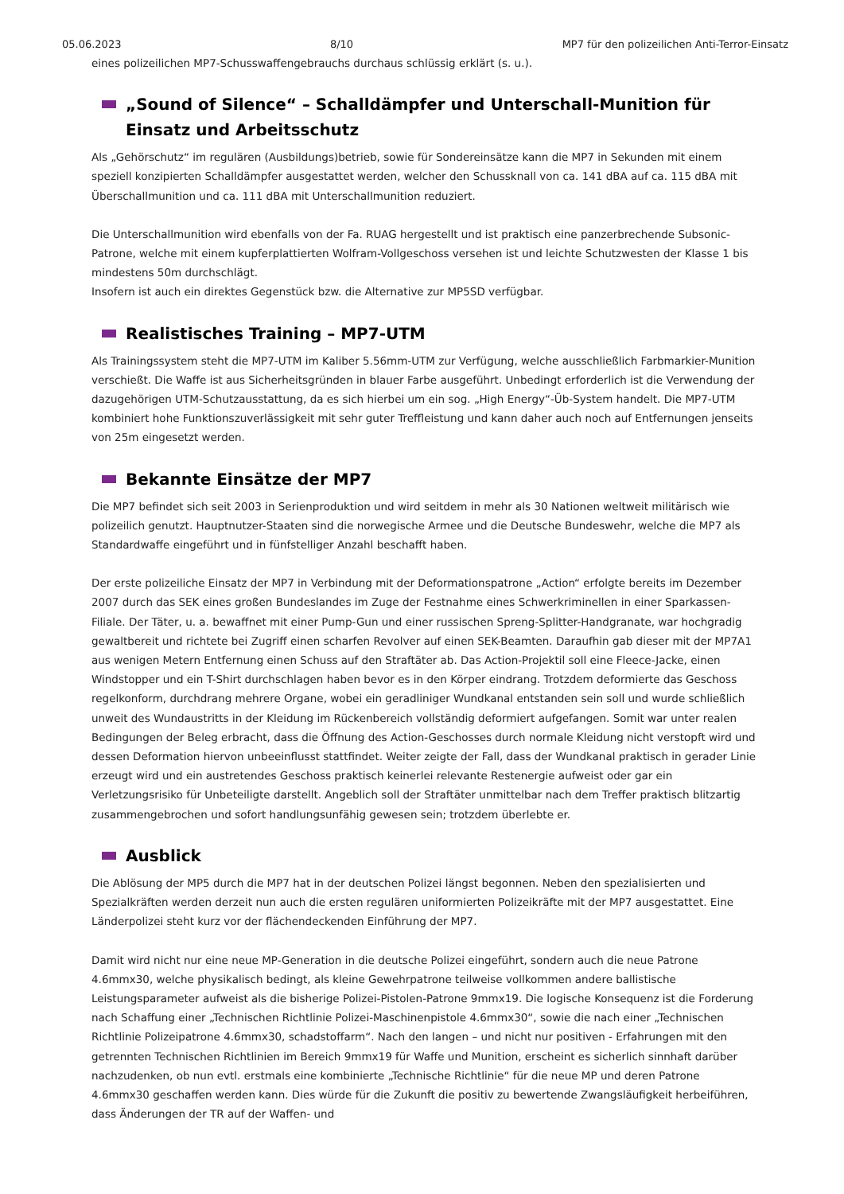05.06.2023 8/10 MP7 für den polizeilichen Anti-Terror-Einsatz
eines polizeilichen MP7-Schusswaffengebrauchs durchaus schlüssig erklärt (s. u.).
„Sound of Silence“ – Schalldämpfer und Unterschall-Munition für Einsatz und Arbeitsschutz
Als „Gehörschutz“ im regulären (Ausbildungs)betrieb, sowie für Sondereinsätze kann die MP7 in Sekunden mit einem speziell konzipierten Schalldämpfer ausgestattet werden, welcher den Schussknall von ca. 141 dBA auf ca. 115 dBA mit Überschallmunition und ca. 111 dBA mit Unterschallmunition reduziert.
Die Unterschallmunition wird ebenfalls von der Fa. RUAG hergestellt und ist praktisch eine panzerbrechende Subsonic-Patrone, welche mit einem kupferplattierten Wolfram-Vollgeschoss versehen ist und leichte Schutzwesten der Klasse 1 bis mindestens 50m durchschlägt.
Insofern ist auch ein direktes Gegenstück bzw. die Alternative zur MP5SD verfügbar.
Realistisches Training – MP7-UTM
Als Trainingssystem steht die MP7-UTM im Kaliber 5.56mm-UTM zur Verfügung, welche ausschließlich Farbmarkier-Munition verschießt. Die Waffe ist aus Sicherheitsgründen in blauer Farbe ausgeführt. Unbedingt erforderlich ist die Verwendung der dazugehörigen UTM-Schutzausstattung, da es sich hierbei um ein sog. „High Energy“-Üb-System handelt. Die MP7-UTM kombiniert hohe Funktionszuverlässigkeit mit sehr guter Treffleistung und kann daher auch noch auf Entfernungen jenseits von 25m eingesetzt werden.
Bekannte Einsätze der MP7
Die MP7 befindet sich seit 2003 in Serienproduktion und wird seitdem in mehr als 30 Nationen weltweit militärisch wie polizeilich genutzt. Hauptnutzer-Staaten sind die norwegische Armee und die Deutsche Bundeswehr, welche die MP7 als Standardwaffe eingeführt und in fünfstelliger Anzahl beschafft haben.
Der erste polizeiliche Einsatz der MP7 in Verbindung mit der Deformationspatrone „Action“ erfolgte bereits im Dezember 2007 durch das SEK eines großen Bundeslandes im Zuge der Festnahme eines Schwerkriminellen in einer Sparkassen-Filiale. Der Täter, u. a. bewaffnet mit einer Pump-Gun und einer russischen Spreng-Splitter-Handgranate, war hochgradig gewaltbereit und richtete bei Zugriff einen scharfen Revolver auf einen SEK-Beamten. Daraufhin gab dieser mit der MP7A1 aus wenigen Metern Entfernung einen Schuss auf den Straftäter ab. Das Action-Projektil soll eine Fleece-Jacke, einen Windstopper und ein T-Shirt durchschlagen haben bevor es in den Körper eindrang. Trotzdem deformierte das Geschoss regelkonform, durchdrang mehrere Organe, wobei ein geradliniger Wundkanal entstanden sein soll und wurde schließlich unweit des Wundaustritts in der Kleidung im Rückenbereich vollständig deformiert aufgefangen. Somit war unter realen Bedingungen der Beleg erbracht, dass die Öffnung des Action-Geschosses durch normale Kleidung nicht verstopft wird und dessen Deformation hiervon unbeeinflusst stattfindet. Weiter zeigte der Fall, dass der Wundkanal praktisch in gerader Linie erzeugt wird und ein austretendes Geschoss praktisch keinerlei relevante Restenergie aufweist oder gar ein Verletzungsrisiko für Unbeteiligte darstellt. Angeblich soll der Straftäter unmittelbar nach dem Treffer praktisch blitzartig zusammengebrochen und sofort handlungsunfähig gewesen sein; trotzdem überlebte er.
Ausblick
Die Ablösung der MP5 durch die MP7 hat in der deutschen Polizei längst begonnen. Neben den spezialisierten und Spezialkräften werden derzeit nun auch die ersten regulären uniformierten Polizeikräfte mit der MP7 ausgestattet. Eine Länderpolizei steht kurz vor der flächendeckenden Einführung der MP7.
Damit wird nicht nur eine neue MP-Generation in die deutsche Polizei eingeführt, sondern auch die neue Patrone 4.6mmx30, welche physikalisch bedingt, als kleine Gewehrpatrone teilweise vollkommen andere ballistische Leistungsparameter aufweist als die bisherige Polizei-Pistolen-Patrone 9mmx19. Die logische Konsequenz ist die Forderung nach Schaffung einer „Technischen Richtlinie Polizei-Maschinenpistole 4.6mmx30“, sowie die nach einer „Technischen Richtlinie Polizeipatrone 4.6mmx30, schadstoffarm“. Nach den langen – und nicht nur positiven - Erfahrungen mit den getrennten Technischen Richtlinien im Bereich 9mmx19 für Waffe und Munition, erscheint es sicherlich sinnhaft darüber nachzudenken, ob nun evtl. erstmals eine kombinierte „Technische Richtlinie“ für die neue MP und deren Patrone 4.6mmx30 geschaffen werden kann. Dies würde für die Zukunft die positiv zu bewertende Zwangsläufigkeit herbeiführen, dass Änderungen der TR auf der Waffen- und